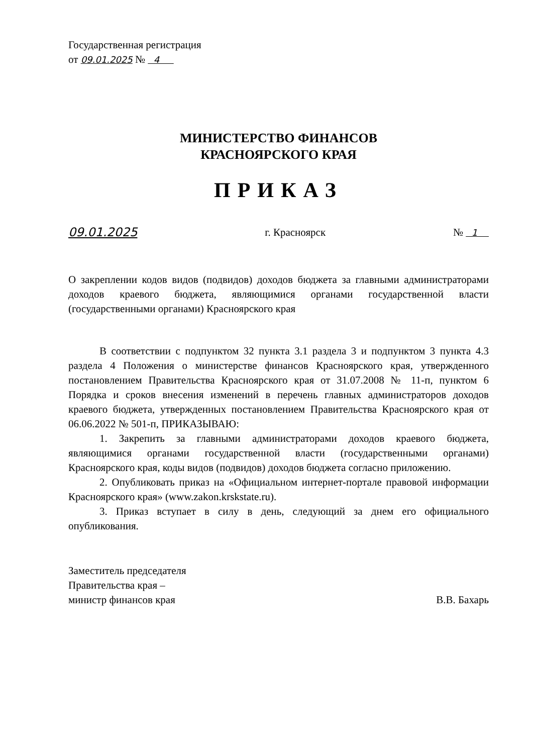Государственная регистрация
от 09.01.2025 № 4
МИНИСТЕРСТВО ФИНАНСОВ
КРАСНОЯРСКОГО КРАЯ
ПРИКАЗ
09.01.2025 г. Красноярск № 1
О закреплении кодов видов (подвидов) доходов бюджета за главными администраторами доходов краевого бюджета, являющимися органами государственной власти (государственными органами) Красноярского края
В соответствии с подпунктом 32 пункта 3.1 раздела 3 и подпунктом 3 пункта 4.3 раздела 4 Положения о министерстве финансов Красноярского края, утвержденного постановлением Правительства Красноярского края от 31.07.2008 № 11-п, пунктом 6 Порядка и сроков внесения изменений в перечень главных администраторов доходов краевого бюджета, утвержденных постановлением Правительства Красноярского края от 06.06.2022 № 501-п, ПРИКАЗЫВАЮ:
1. Закрепить за главными администраторами доходов краевого бюджета, являющимися органами государственной власти (государственными органами) Красноярского края, коды видов (подвидов) доходов бюджета согласно приложению.
2. Опубликовать приказ на «Официальном интернет-портале правовой информации Красноярского края» (www.zakon.krskstate.ru).
3. Приказ вступает в силу в день, следующий за днем его официального опубликования.
Заместитель председателя
Правительства края –
министр финансов края В.В. Бахарь